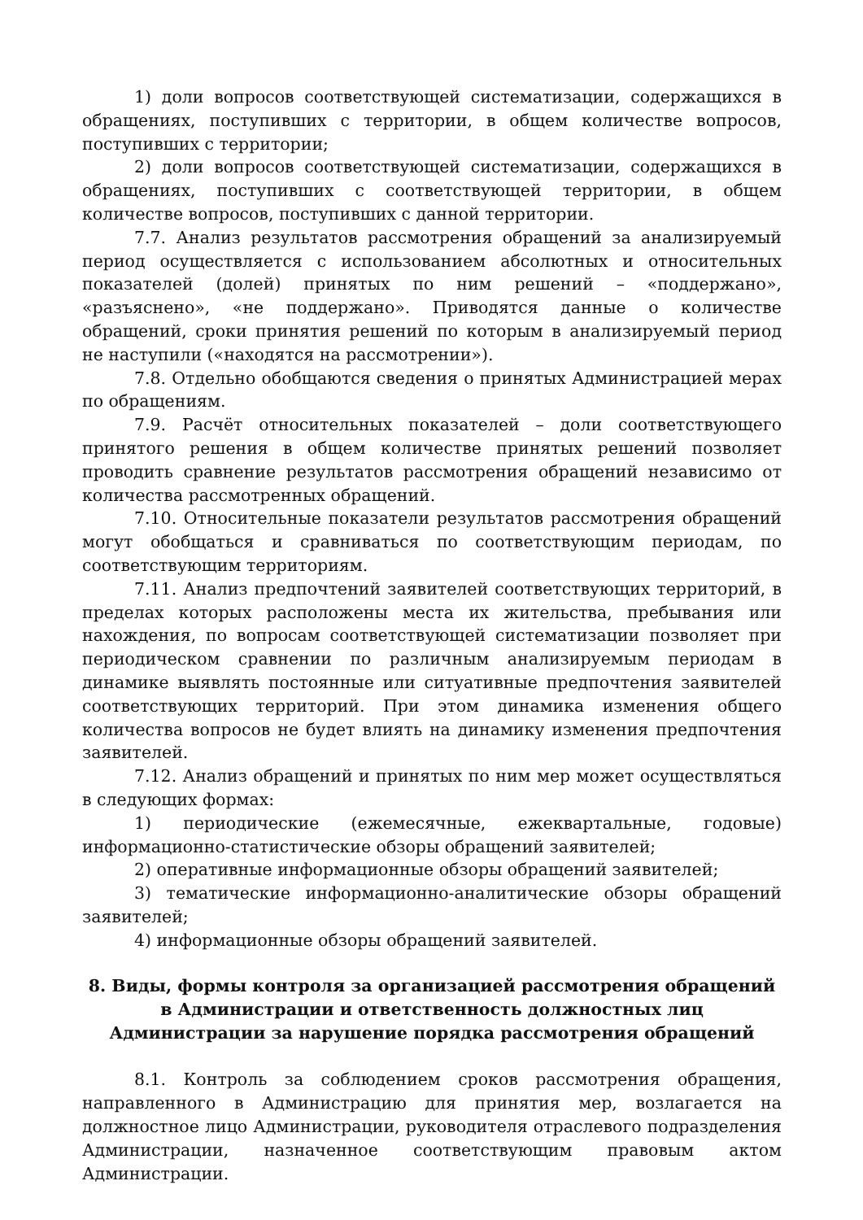1) доли вопросов соответствующей систематизации, содержащихся в обращениях, поступивших с территории, в общем количестве вопросов, поступивших с территории;
2) доли вопросов соответствующей систематизации, содержащихся в обращениях, поступивших с соответствующей территории, в общем количестве вопросов, поступивших с данной территории.
7.7. Анализ результатов рассмотрения обращений за анализируемый период осуществляется с использованием абсолютных и относительных показателей (долей) принятых по ним решений – «поддержано», «разъяснено», «не поддержано». Приводятся данные о количестве обращений, сроки принятия решений по которым в анализируемый период не наступили («находятся на рассмотрении»).
7.8. Отдельно обобщаются сведения о принятых Администрацией мерах по обращениям.
7.9. Расчёт относительных показателей – доли соответствующего принятого решения в общем количестве принятых решений позволяет проводить сравнение результатов рассмотрения обращений независимо от количества рассмотренных обращений.
7.10. Относительные показатели результатов рассмотрения обращений могут обобщаться и сравниваться по соответствующим периодам, по соответствующим территориям.
7.11. Анализ предпочтений заявителей соответствующих территорий, в пределах которых расположены места их жительства, пребывания или нахождения, по вопросам соответствующей систематизации позволяет при периодическом сравнении по различным анализируемым периодам в динамике выявлять постоянные или ситуативные предпочтения заявителей соответствующих территорий. При этом динамика изменения общего количества вопросов не будет влиять на динамику изменения предпочтения заявителей.
7.12. Анализ обращений и принятых по ним мер может осуществляться в следующих формах:
1) периодические (ежемесячные, ежеквартальные, годовые) информационно-статистические обзоры обращений заявителей;
2) оперативные информационные обзоры обращений заявителей;
3) тематические информационно-аналитические обзоры обращений заявителей;
4) информационные обзоры обращений заявителей.
8. Виды, формы контроля за организацией рассмотрения обращений в Администрации и ответственность должностных лиц Администрации за нарушение порядка рассмотрения обращений
8.1. Контроль за соблюдением сроков рассмотрения обращения, направленного в Администрацию для принятия мер, возлагается на должностное лицо Администрации, руководителя отраслевого подразделения Администрации, назначенное соответствующим правовым актом Администрации.